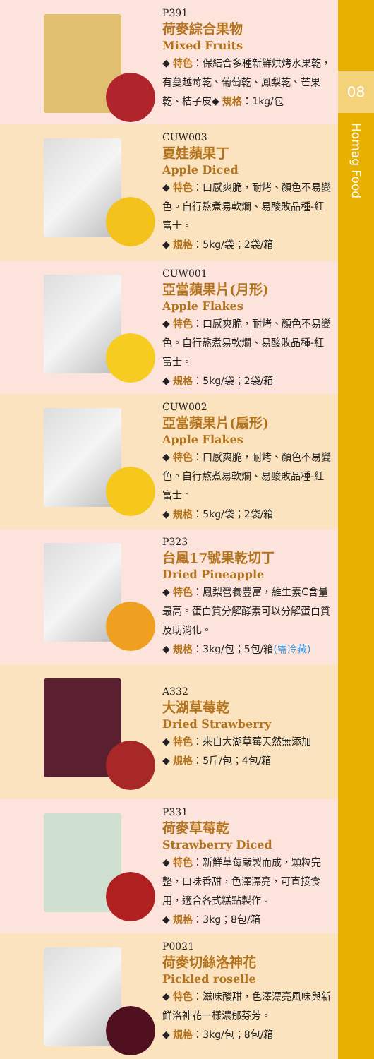P391
荷麥綜合果物
Mixed Fruits
◆ 特色：保結合多種新鮮烘烤水果乾，有蔓越莓乾、葡萄乾、鳳梨乾、芒果乾、桔子皮◆ 規格：1kg/包
CUW003
夏娃蘋果丁
Apple Diced
◆ 特色：口感爽脆，耐烤、顏色不易變色。自行熬煮易軟爛、易酸敗品種-紅富士。
◆ 規格：5kg/袋；2袋/箱
CUW001
亞當蘋果片(月形)
Apple Flakes
◆ 特色：口感爽脆，耐烤、顏色不易變色。自行熬煮易軟爛、易酸敗品種-紅富士。
◆ 規格：5kg/袋；2袋/箱
CUW002
亞當蘋果片(扇形)
Apple Flakes
◆ 特色：口感爽脆，耐烤、顏色不易變色。自行熬煮易軟爛、易酸敗品種-紅富士。
◆ 規格：5kg/袋；2袋/箱
P323
台鳳17號果乾切丁
Dried Pineapple
◆ 特色：鳳梨營養豐富，維生素C含量最高。蛋白質分解酵素可以分解蛋白質及助消化。
◆ 規格：3kg/包；5包/箱(需冷藏)
A332
大湖草莓乾
Dried Strawberry
◆ 特色：來自大湖草莓天然無添加
◆ 規格：5斤/包；4包/箱
P331
荷麥草莓乾
Strawberry Diced
◆ 特色：新鮮草莓嚴製而成，顆粒完整，口味香甜，色澤漂亮，可直接食用，適合各式糕點製作。
◆ 規格：3kg；8包/箱
P0021
荷麥切絲洛神花
Pickled roselle
◆ 特色：滋味酸甜，色澤漂亮風味與新鮮洛神花一樣濃郁芬芳。
◆ 規格：3kg/包；8包/箱
08
Homag Food